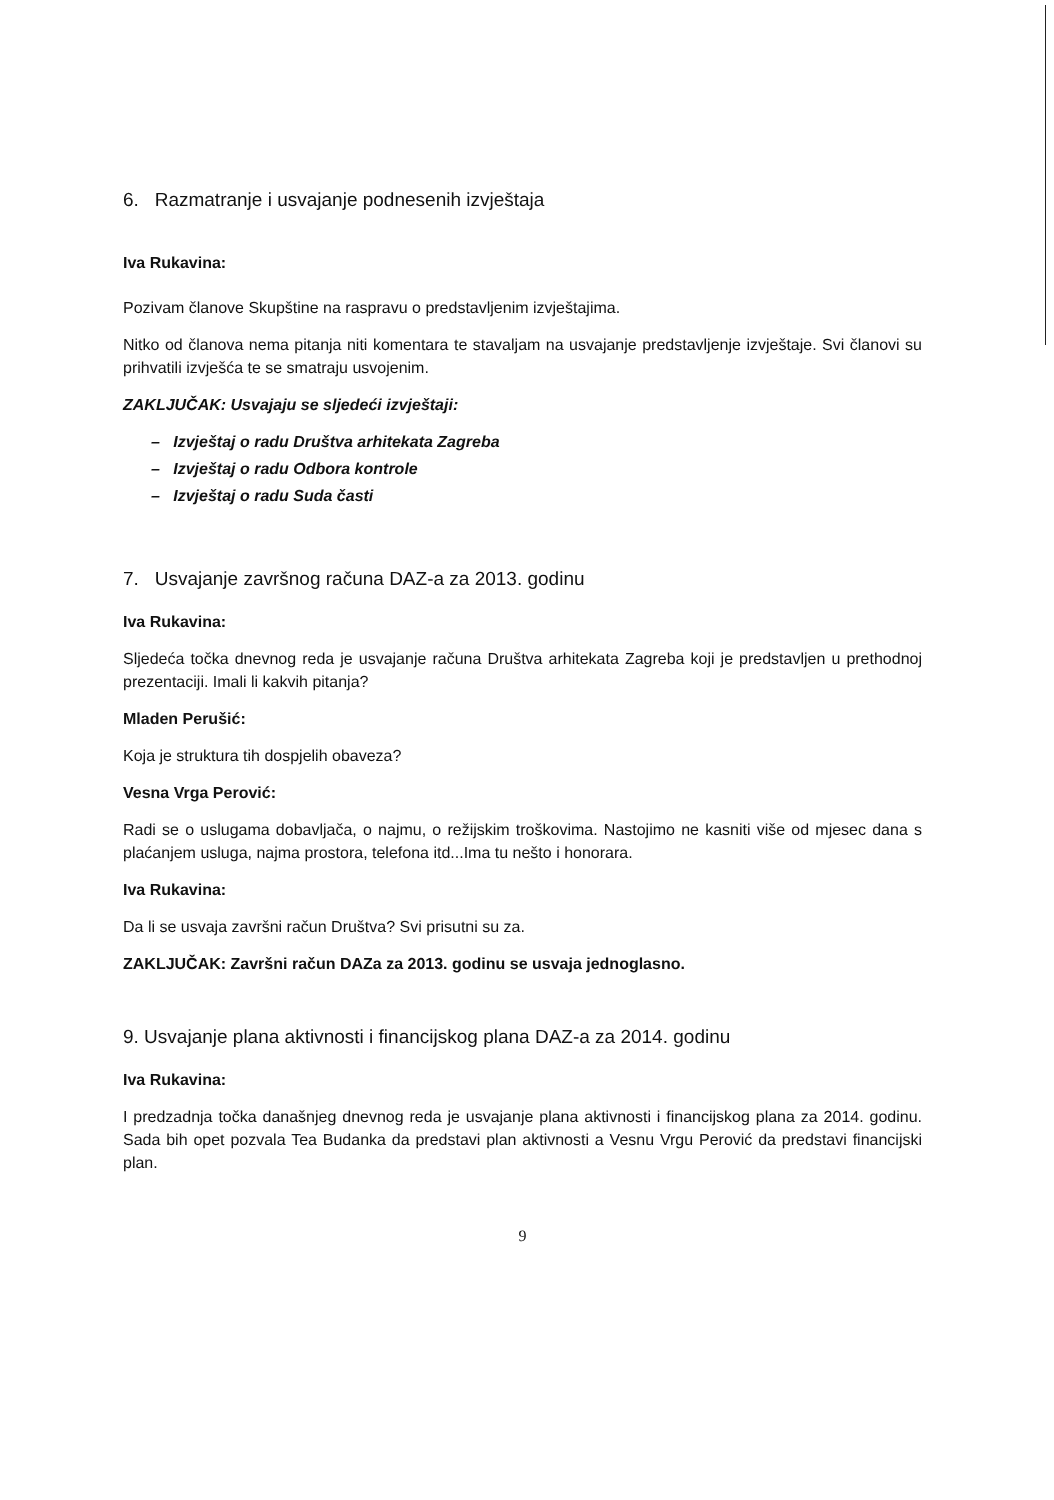6. Razmatranje i usvajanje podnesenih izvještaja
Iva Rukavina:
Pozivam članove Skupštine na raspravu o predstavljenim izvještajima.
Nitko od članova nema pitanja niti komentara te stavaljam na usvajanje predstavljenje izvještaje. Svi članovi su prihvatili izvješća te se smatraju usvojenim.
ZAKLJUČAK: Usvajaju se sljedeći izvještaji:
– Izvještaj o radu Društva arhitekata Zagreba
– Izvještaj o radu Odbora kontrole
– Izvještaj o radu Suda časti
7. Usvajanje završnog računa DAZ-a za 2013. godinu
Iva Rukavina:
Sljedeća točka dnevnog reda je usvajanje računa Društva arhitekata Zagreba koji je predstavljen u prethodnoj prezentaciji. Imali li kakvih pitanja?
Mladen Perušić:
Koja je struktura tih dospjelih obaveza?
Vesna Vrga Perović:
Radi se o uslugama dobavljača, o najmu, o režijskim troškovima. Nastojimo ne kasniti više od mjesec dana s plaćanjem usluga, najma prostora, telefona itd...Ima tu nešto i honorara.
Iva Rukavina:
Da li se usvaja završni račun Društva? Svi prisutni su za.
ZAKLJUČAK: Završni račun DAZa za 2013. godinu se usvaja jednoglasno.
9. Usvajanje plana aktivnosti i financijskog plana DAZ-a za 2014. godinu
Iva Rukavina:
I predzadnja točka današnjeg dnevnog reda je usvajanje plana aktivnosti i financijskog plana za 2014. godinu. Sada bih opet pozvala Tea Budanka da predstavi plan aktivnosti a Vesnu Vrgu Perović da predstavi financijski plan.
9